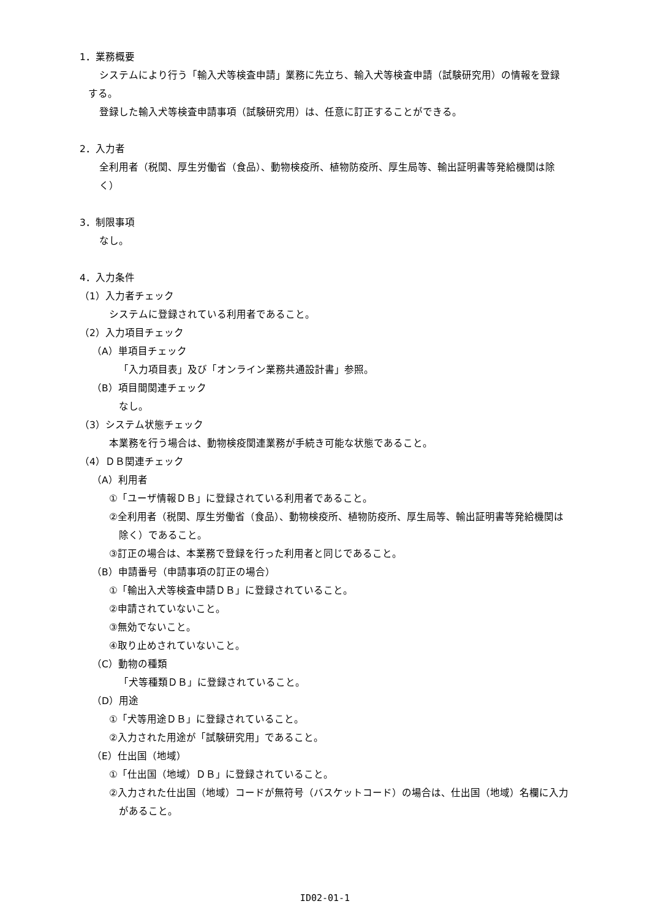1．業務概要
システムにより行う「輸入犬等検査申請」業務に先立ち、輸入犬等検査申請（試験研究用）の情報を登録
する。
登録した輸入犬等検査申請事項（試験研究用）は、任意に訂正することができる。
2．入力者
全利用者（税関、厚生労働省（食品）、動物検疫所、植物防疫所、厚生局等、輸出証明書等発給機関は除
く）
3．制限事項
なし。
4．入力条件
（1）入力者チェック
システムに登録されている利用者であること。
（2）入力項目チェック
（A）単項目チェック
「入力項目表」及び「オンライン業務共通設計書」参照。
（B）項目間関連チェック
なし。
（3）システム状態チェック
本業務を行う場合は、動物検疫関連業務が手続き可能な状態であること。
（4）ＤＢ関連チェック
（A）利用者
①「ユーザ情報ＤＢ」に登録されている利用者であること。
②全利用者（税関、厚生労働省（食品）、動物検疫所、植物防疫所、厚生局等、輸出証明書等発給機関は
除く）であること。
③訂正の場合は、本業務で登録を行った利用者と同じであること。
（B）申請番号（申請事項の訂正の場合）
①「輸出入犬等検査申請ＤＢ」に登録されていること。
②申請されていないこと。
③無効でないこと。
④取り止めされていないこと。
（C）動物の種類
「犬等種類ＤＢ」に登録されていること。
（D）用途
①「犬等用途ＤＢ」に登録されていること。
②入力された用途が「試験研究用」であること。
（E）仕出国（地域）
①「仕出国（地域）ＤＢ」に登録されていること。
②入力された仕出国（地域）コードが無符号（バスケットコード）の場合は、仕出国（地域）名欄に入力
があること。
ID02-01-1